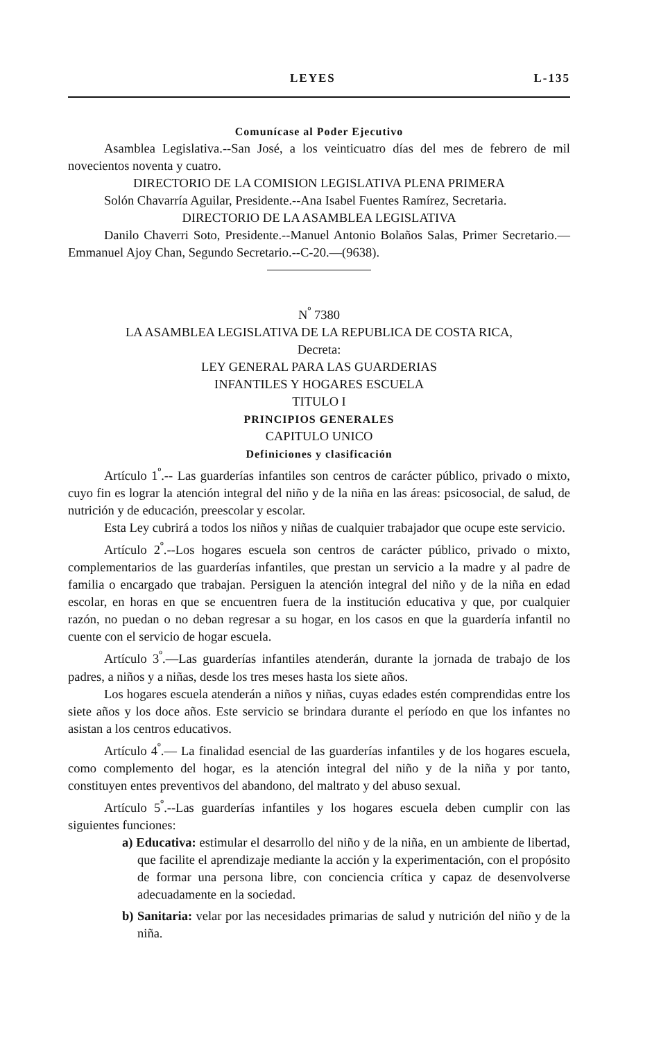LEYES L-135
Comunícase al Poder Ejecutivo
Asamblea Legislativa.--San José, a los veinticuatro días del mes de febrero de mil novecientos noventa y cuatro.
DIRECTORIO DE LA COMISION LEGISLATIVA PLENA PRIMERA
Solón Chavarría Aguilar, Presidente.--Ana Isabel Fuentes Ramírez, Secretaria.
DIRECTORIO DE LA ASAMBLEA LEGISLATIVA
Danilo Chaverri Soto, Presidente.--Manuel Antonio Bolaños Salas, Primer Secretario.—Emmanuel Ajoy Chan, Segundo Secretario.--C-20.—(9638).
N<sup>º</sup> 7380
LA ASAMBLEA LEGISLATIVA DE LA REPUBLICA DE COSTA RICA,
Decreta:
LEY GENERAL PARA LAS GUARDERIAS
INFANTILES Y HOGARES ESCUELA
TITULO I
PRINCIPIOS GENERALES
CAPITULO UNICO
Definiciones y clasificación
Artículo 1<sup>º</sup>.-- Las guarderías infantiles son centros de carácter público, privado o mixto, cuyo fin es lograr la atención integral del niño y de la niña en las áreas: psicosocial, de salud, de nutrición y de educación, preescolar y escolar.
Esta Ley cubrirá a todos los niños y niñas de cualquier trabajador que ocupe este servicio.
Artículo 2<sup>º</sup>.--Los hogares escuela son centros de carácter público, privado o mixto, complementarios de las guarderías infantiles, que prestan un servicio a la madre y al padre de familia o encargado que trabajan. Persiguen la atención integral del niño y de la niña en edad escolar, en horas en que se encuentren fuera de la institución educativa y que, por cualquier razón, no puedan o no deban regresar a su hogar, en los casos en que la guardería infantil no cuente con el servicio de hogar escuela.
Artículo 3<sup>º</sup>.—Las guarderías infantiles atenderán, durante la jornada de trabajo de los padres, a niños y a niñas, desde los tres meses hasta los siete años.
Los hogares escuela atenderán a niños y niñas, cuyas edades estén comprendidas entre los siete años y los doce años. Este servicio se brindara durante el período en que los infantes no asistan a los centros educativos.
Artículo 4<sup>º</sup>.— La finalidad esencial de las guarderías infantiles y de los hogares escuela, como complemento del hogar, es la atención integral del niño y de la niña y por tanto, constituyen entes preventivos del abandono, del maltrato y del abuso sexual.
Artículo 5<sup>º</sup>.--Las guarderías infantiles y los hogares escuela deben cumplir con las siguientes funciones:
a) Educativa: estimular el desarrollo del niño y de la niña, en un ambiente de libertad, que facilite el aprendizaje mediante la acción y la experimentación, con el propósito de formar una persona libre, con conciencia crítica y capaz de desenvolverse adecuadamente en la sociedad.
b) Sanitaria: velar por las necesidades primarias de salud y nutrición del niño y de la niña.